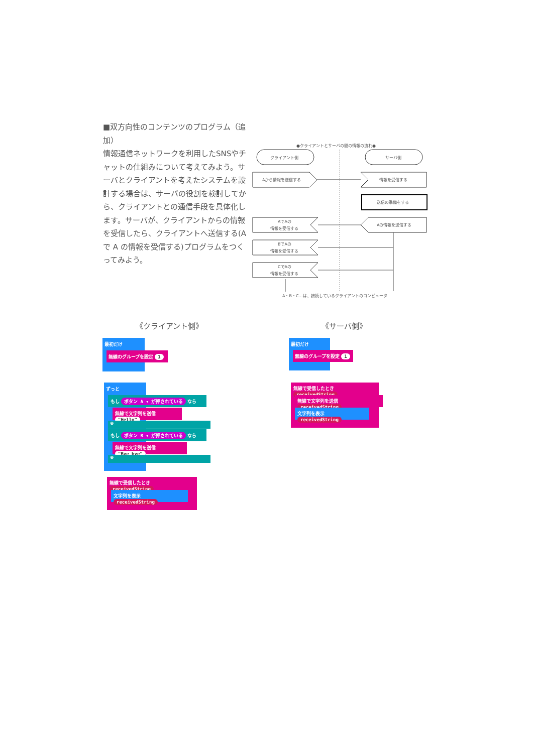■双方向性のコンテンツのプログラム（追加）
情報通信ネットワークを利用したSNSやチャットの仕組みについて考えてみよう。サーバとクライアントを考えたシステムを設計する場合は、サーバの役割を検討してから、クライアントとの通信手段を具体化します。サーバが、クライアントからの情報を受信したら、クライアントへ送信する(A で A の情報を受信する)プログラムをつくってみよう。
●クライアントとサーバの間の情報の流れ●
クライアント側
サーバ側
Aから情報を送信する
情報を受信する
送信の準備をする
Aの情報を送信する
AでAの
情報を受信する
BでAの
情報を受信する
CでAの
情報を受信する
A・B・C…は、接続しているクライアントのコンピュータ
《クライアント側》 《サーバ側》
最初だけ
無線のグループを設定 1
ずっと
もし ボタン A ▾ が押されている なら
無線で文字列を送信 "Hello"
⊕
もし ボタン B ▾ が押されている なら
無線で文字列を送信 "Bye bye"
⊕
無線で受信したとき receivedString
文字列を表示 receivedString
最初だけ
無線のグループを設定 1
無線で受信したとき receivedString
無線で文字列を送信 receivedString
文字列を表示 receivedString